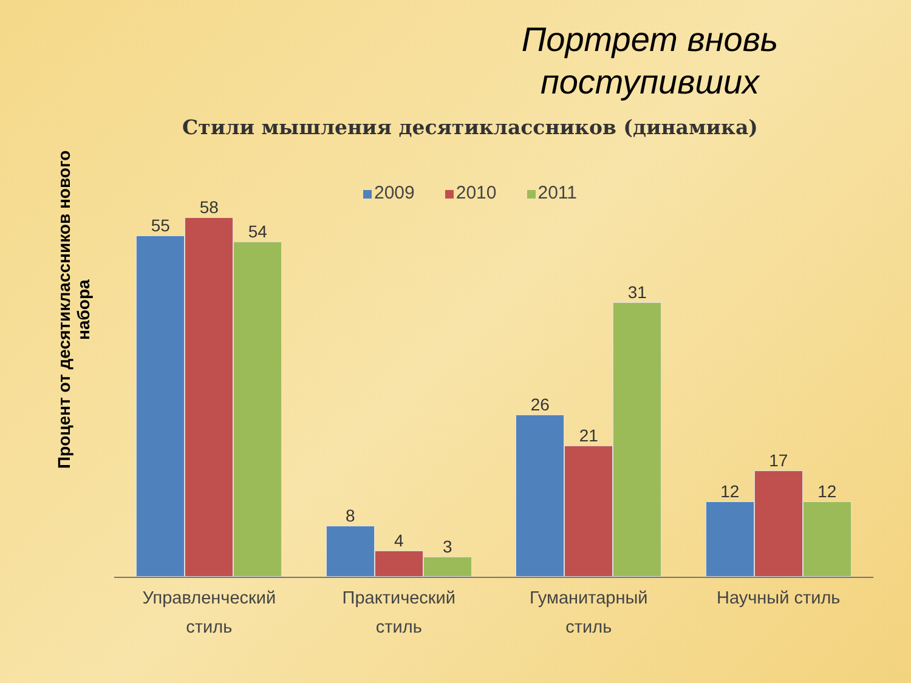Портрет вновь поступивших
Стили мышления десятиклассников (динамика)
2009 2010 2011
Процент от десятиклассников нового набора
55
58
54
8
4
3
26
21
31
12
17
12
Управленческий
стиль
Практический
стиль
Гуманитарный
стиль
Научный стиль